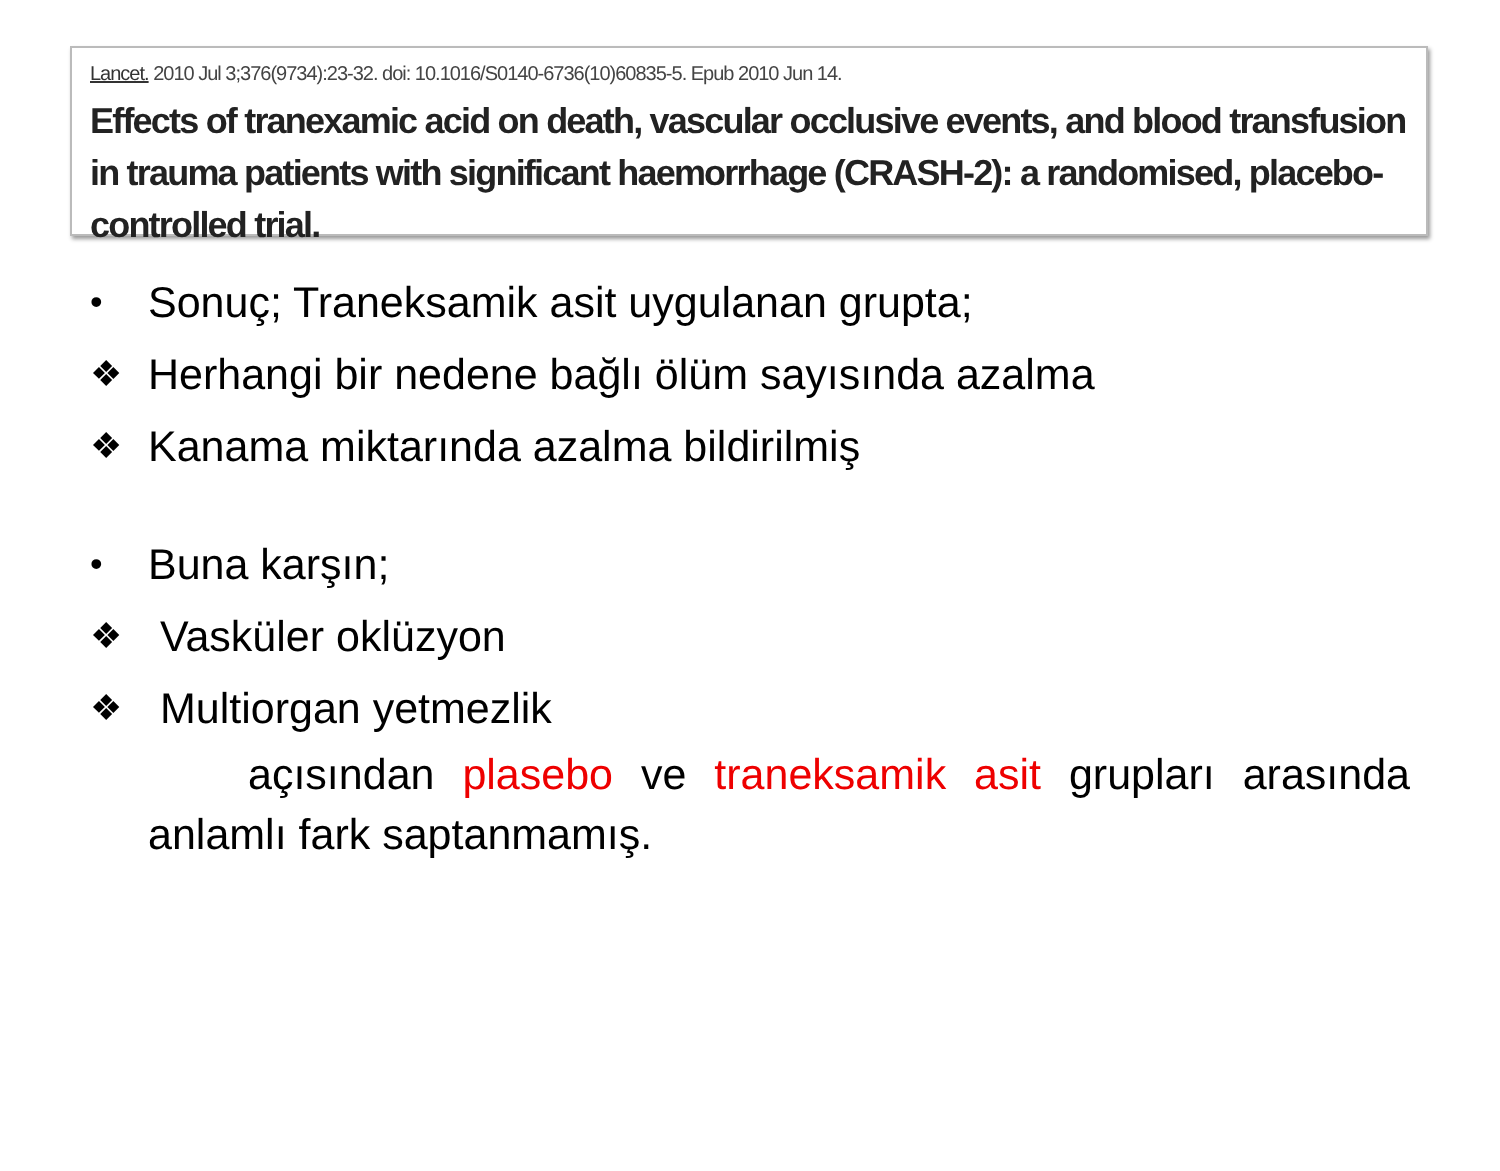Lancet. 2010 Jul 3;376(9734):23-32. doi: 10.1016/S0140-6736(10)60835-5. Epub 2010 Jun 14.
Effects of tranexamic acid on death, vascular occlusive events, and blood transfusion in trauma patients with significant haemorrhage (CRASH-2): a randomised, placebo-controlled trial.
• Sonuç; Traneksamik asit uygulanan grupta;
❖ Herhangi bir nedene bağlı ölüm sayısında azalma
❖ Kanama miktarında azalma bildirilmiş
• Buna karşın;
❖ Vasküler oklüzyon
❖ Multiorgan yetmezlik
açısından plasebo ve traneksamik asit grupları arasında anlamlı fark saptanmamış.